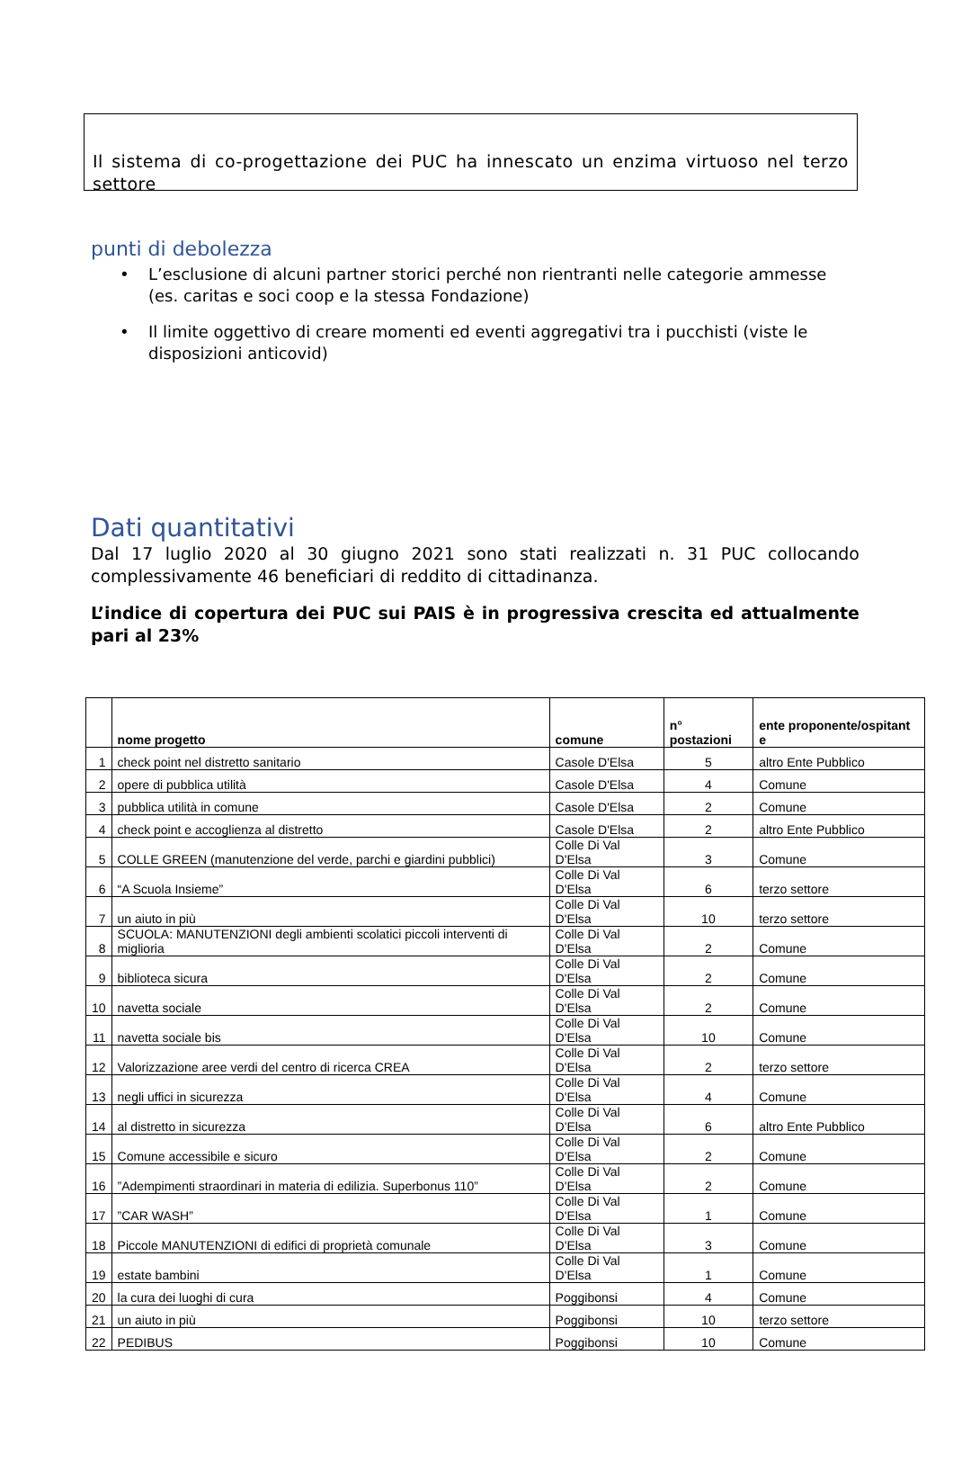Il sistema di co-progettazione dei PUC ha innescato un enzima virtuoso nel terzo
settore
punti di debolezza
• L’esclusione di alcuni partner storici perché non rientranti nelle categorie ammesse (es. caritas e soci coop e la stessa Fondazione)
• Il limite oggettivo di creare momenti ed eventi aggregativi tra i pucchisti (viste le disposizioni anticovid)
Dati quantitativi
Dal 17 luglio 2020 al 30 giugno 2021 sono stati realizzati n. 31 PUC collocando complessivamente 46 beneficiari di reddito di cittadinanza.
L’indice di copertura dei PUC sui PAIS è in progressiva crescita ed attualmente pari al 23%
| | nome progetto | comune | n° postazioni | ente proponente/ospitant e |
| --- | --- | --- | --- | --- |
| 1 | check point nel distretto sanitario | Casole D'Elsa | 5 | altro Ente Pubblico |
| 2 | opere di pubblica utilità | Casole D'Elsa | 4 | Comune |
| 3 | pubblica utilità in comune | Casole D'Elsa | 2 | Comune |
| 4 | check point e accoglienza al distretto | Casole D'Elsa | 2 | altro Ente Pubblico |
| 5 | COLLE GREEN (manutenzione del verde, parchi e giardini pubblici) | Colle Di Val D'Elsa | 3 | Comune |
| 6 | “A Scuola Insieme” | Colle Di Val D'Elsa | 6 | terzo settore |
| 7 | un aiuto in più | Colle Di Val D'Elsa | 10 | terzo settore |
| 8 | SCUOLA: MANUTENZIONI degli ambienti scolatici piccoli interventi di miglioria | Colle Di Val D'Elsa | 2 | Comune |
| 9 | biblioteca sicura | Colle Di Val D'Elsa | 2 | Comune |
| 10 | navetta sociale | Colle Di Val D'Elsa | 2 | Comune |
| 11 | navetta sociale bis | Colle Di Val D'Elsa | 10 | Comune |
| 12 | Valorizzazione aree verdi del centro di ricerca CREA | Colle Di Val D'Elsa | 2 | terzo settore |
| 13 | negli uffici in sicurezza | Colle Di Val D'Elsa | 4 | Comune |
| 14 | al distretto in sicurezza | Colle Di Val D'Elsa | 6 | altro Ente Pubblico |
| 15 | Comune accessibile e sicuro | Colle Di Val D'Elsa | 2 | Comune |
| 16 | ”Adempimenti straordinari in materia di edilizia. Superbonus 110” | Colle Di Val D'Elsa | 2 | Comune |
| 17 | ”CAR WASH” | Colle Di Val D'Elsa | 1 | Comune |
| 18 | Piccole MANUTENZIONI di edifici di proprietà comunale | Colle Di Val D'Elsa | 3 | Comune |
| 19 | estate bambini | Colle Di Val D'Elsa | 1 | Comune |
| 20 | la cura dei luoghi di cura | Poggibonsi | 4 | Comune |
| 21 | un aiuto in più | Poggibonsi | 10 | terzo settore |
| 22 | PEDIBUS | Poggibonsi | 10 | Comune |